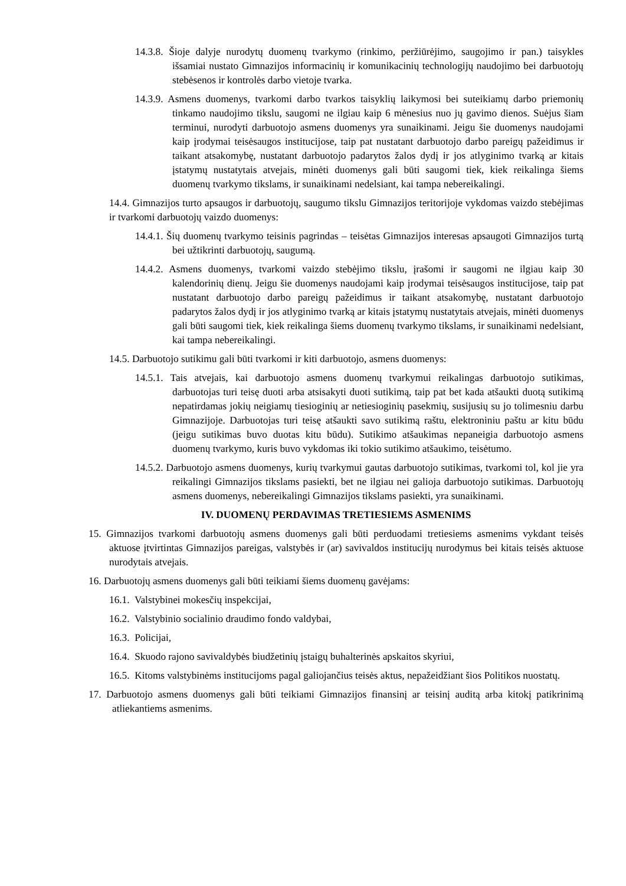14.3.8. Šioje dalyje nurodytų duomenų tvarkymo (rinkimo, peržiūrėjimo, saugojimo ir pan.) taisykles išsamiai nustato Gimnazijos informacinių ir komunikacinių technologijų naudojimo bei darbuotojų stebėsenos ir kontrolės darbo vietoje tvarka.
14.3.9. Asmens duomenys, tvarkomi darbo tvarkos taisyklių laikymosi bei suteikiamų darbo priemonių tinkamo naudojimo tikslu, saugomi ne ilgiau kaip 6 mėnesius nuo jų gavimo dienos. Suėjus šiam terminui, nurodyti darbuotojo asmens duomenys yra sunaikinami. Jeigu šie duomenys naudojami kaip įrodymai teisėsaugos institucijose, taip pat nustatant darbuotojo darbo pareigų pažeidimus ir taikant atsakomybę, nustatant darbuotojo padarytos žalos dydį ir jos atlyginimo tvarką ar kitais įstatymų nustatytais atvejais, minėti duomenys gali būti saugomi tiek, kiek reikalinga šiems duomenų tvarkymo tikslams, ir sunaikinami nedelsiant, kai tampa nebereikalingi.
14.4. Gimnazijos turto apsaugos ir darbuotojų, saugumo tikslu Gimnazijos teritorijoje vykdomas vaizdo stebėjimas ir tvarkomi darbuotojų vaizdo duomenys:
14.4.1. Šių duomenų tvarkymo teisinis pagrindas – teisėtas Gimnazijos interesas apsaugoti Gimnazijos turtą bei užtikrinti darbuotojų, saugumą.
14.4.2. Asmens duomenys, tvarkomi vaizdo stebėjimo tikslu, įrašomi ir saugomi ne ilgiau kaip 30 kalendorinių dienų. Jeigu šie duomenys naudojami kaip įrodymai teisėsaugos institucijose, taip pat nustatant darbuotojo darbo pareigų pažeidimus ir taikant atsakomybę, nustatant darbuotojo padarytos žalos dydį ir jos atlyginimo tvarką ar kitais įstatymų nustatytais atvejais, minėti duomenys gali būti saugomi tiek, kiek reikalinga šiems duomenų tvarkymo tikslams, ir sunaikinami nedelsiant, kai tampa nebereikalingi.
14.5. Darbuotojo sutikimu gali būti tvarkomi ir kiti darbuotojo, asmens duomenys:
14.5.1. Tais atvejais, kai darbuotojo asmens duomenų tvarkymui reikalingas darbuotojo sutikimas, darbuotojas turi teisę duoti arba atsisakyti duoti sutikimą, taip pat bet kada atšaukti duotą sutikimą nepatirdamas jokių neigiamų tiesioginių ar netiesioginių pasekmių, susijusių su jo tolimesniu darbu Gimnazijoje. Darbuotojas turi teisę atšaukti savo sutikimą raštu, elektroniniu paštu ar kitu būdu (jeigu sutikimas buvo duotas kitu būdu). Sutikimo atšaukimas nepaneigia darbuotojo asmens duomenų tvarkymo, kuris buvo vykdomas iki tokio sutikimo atšaukimo, teisėtumo.
14.5.2. Darbuotojo asmens duomenys, kurių tvarkymui gautas darbuotojo sutikimas, tvarkomi tol, kol jie yra reikalingi Gimnazijos tikslams pasiekti, bet ne ilgiau nei galioja darbuotojo sutikimas. Darbuotojų asmens duomenys, nebereikalingi Gimnazijos tikslams pasiekti, yra sunaikinami.
IV. DUOMENŲ PERDAVIMAS TRETIESIEMS ASMENIMS
15. Gimnazijos tvarkomi darbuotojų asmens duomenys gali būti perduodami tretiesiems asmenims vykdant teisės aktuose įtvirtintas Gimnazijos pareigas, valstybės ir (ar) savivaldos institucijų nurodymus bei kitais teisės aktuose nurodytais atvejais.
16. Darbuotojų asmens duomenys gali būti teikiami šiems duomenų gavėjams:
16.1. Valstybinei mokesčių inspekcijai,
16.2. Valstybinio socialinio draudimo fondo valdybai,
16.3. Policijai,
16.4. Skuodo rajono savivaldybės biudžetinių įstaigų buhalterinės apskaitos skyriui,
16.5. Kitoms valstybinėms institucijoms pagal galiojančius teisės aktus, nepažeidžiant šios Politikos nuostatų.
17. Darbuotojo asmens duomenys gali būti teikiami Gimnazijos finansinį ar teisinį auditą arba kitokį patikrinimą atliekantiems asmenims.